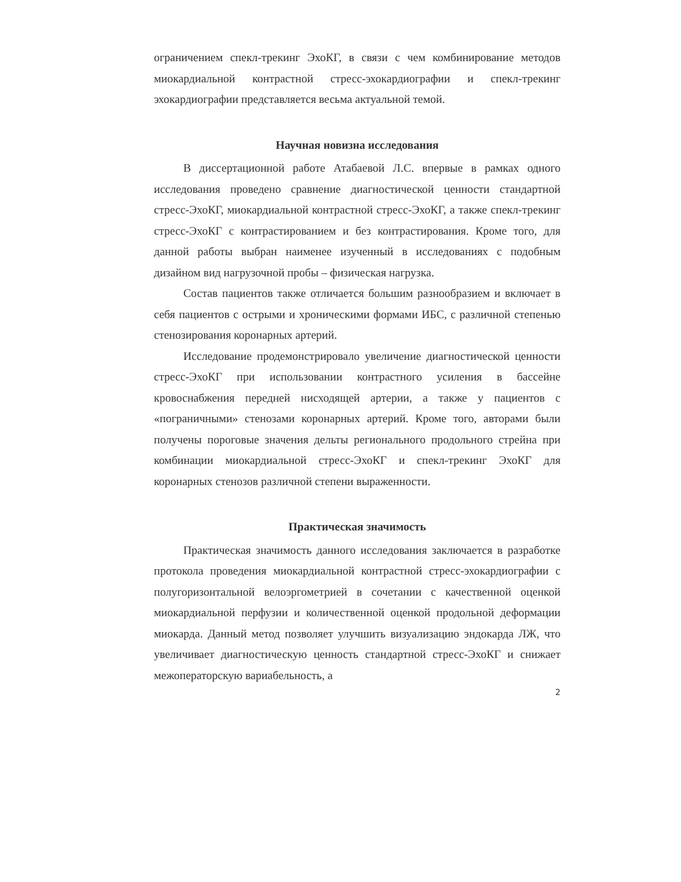ограничением спекл-трекинг ЭхоКГ, в связи с чем комбинирование методов миокардиальной контрастной стресс-эхокардиографии и спекл-трекинг эхокардиографии представляется весьма актуальной темой.
Научная новизна исследования
В диссертационной работе Атабаевой Л.С. впервые в рамках одного исследования проведено сравнение диагностической ценности стандартной стресс-ЭхоКГ, миокардиальной контрастной стресс-ЭхоКГ, а также спекл-трекинг стресс-ЭхоКГ с контрастированием и без контрастирования. Кроме того, для данной работы выбран наименее изученный в исследованиях с подобным дизайном вид нагрузочной пробы – физическая нагрузка.
Состав пациентов также отличается большим разнообразием и включает в себя пациентов с острыми и хроническими формами ИБС, с различной степенью стенозирования коронарных артерий.
Исследование продемонстрировало увеличение диагностической ценности стресс-ЭхоКГ при использовании контрастного усиления в бассейне кровоснабжения передней нисходящей артерии, а также у пациентов с «пограничными» стенозами коронарных артерий. Кроме того, авторами были получены пороговые значения дельты регионального продольного стрейна при комбинации миокардиальной стресс-ЭхоКГ и спекл-трекинг ЭхоКГ для коронарных стенозов различной степени выраженности.
Практическая значимость
Практическая значимость данного исследования заключается в разработке протокола проведения миокардиальной контрастной стресс-эхокардиографии с полугоризонтальной велоэргометрией в сочетании с качественной оценкой миокардиальной перфузии и количественной оценкой продольной деформации миокарда. Данный метод позволяет улучшить визуализацию эндокарда ЛЖ, что увеличивает диагностическую ценность стандартной стресс-ЭхоКГ и снижает межоператорскую вариабельность, а
2